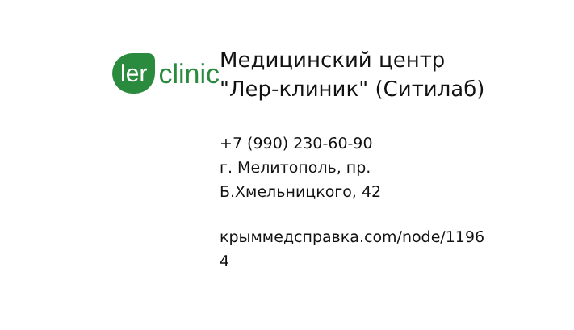ler clinic
Медицинский центр
"Лер-клиник" (Ситилаб)
+7 (990) 230-60-90
г. Мелитополь, пр.
Б.Хмельницкого, 42
крыммедсправка.com/node/1196
4